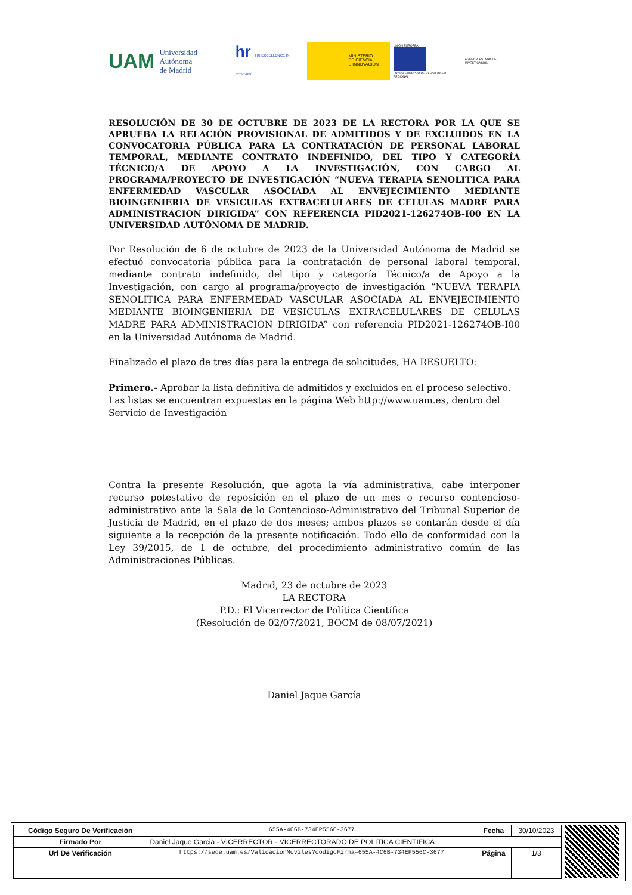UAM Universidad Autónoma
de Madrid
hr HR EXCELLENCE IN RESEARC
MINISTERIO
DE CIENCIA
E INNOVACIÓN
UNIÓN EUROPEA
FONDO EUROPEO DE DESARROLLO REGIONAL
AGENCIA ESTATAL DE INVESTIGACIÓN
RESOLUCIÓN DE 30 DE OCTUBRE DE 2023 DE LA RECTORA POR LA QUE SE APRUEBA LA RELACIÓN PROVISIONAL DE ADMITIDOS Y DE EXCLUIDOS EN LA CONVOCATORIA PÚBLICA PARA LA CONTRATACIÓN DE PERSONAL LABORAL TEMPORAL, MEDIANTE CONTRATO INDEFINIDO, DEL TIPO Y CATEGORÍA TÉCNICO/A DE APOYO A LA INVESTIGACIÓN, CON CARGO AL PROGRAMA/PROYECTO DE INVESTIGACIÓN “NUEVA TERAPIA SENOLITICA PARA ENFERMEDAD VASCULAR ASOCIADA AL ENVEJECIMIENTO MEDIANTE BIOINGENIERIA DE VESICULAS EXTRACELULARES DE CELULAS MADRE PARA ADMINISTRACION DIRIGIDA” CON REFERENCIA PID2021-126274OB-I00 EN LA UNIVERSIDAD AUTÓNOMA DE MADRID.
Por Resolución de 6 de octubre de 2023 de la Universidad Autónoma de Madrid se efectuó convocatoria pública para la contratación de personal laboral temporal, mediante contrato indefinido, del tipo y categoría Técnico/a de Apoyo a la Investigación, con cargo al programa/proyecto de investigación “NUEVA TERAPIA SENOLITICA PARA ENFERMEDAD VASCULAR ASOCIADA AL ENVEJECIMIENTO MEDIANTE BIOINGENIERIA DE VESICULAS EXTRACELULARES DE CELULAS MADRE PARA ADMINISTRACION DIRIGIDA” con referencia PID2021-126274OB-I00 en la Universidad Autónoma de Madrid.
Finalizado el plazo de tres días para la entrega de solicitudes, HA RESUELTO:
Primero.- Aprobar la lista definitiva de admitidos y excluidos en el proceso selectivo. Las listas se encuentran expuestas en la página Web http://www.uam.es, dentro del Servicio de Investigación
Contra la presente Resolución, que agota la vía administrativa, cabe interponer recurso potestativo de reposición en el plazo de un mes o recurso contencioso-administrativo ante la Sala de lo Contencioso-Administrativo del Tribunal Superior de Justicia de Madrid, en el plazo de dos meses; ambos plazos se contarán desde el día siguiente a la recepción de la presente notificación. Todo ello de conformidad con la Ley 39/2015, de 1 de octubre, del procedimiento administrativo común de las Administraciones Públicas.
Madrid, 23 de octubre de 2023
LA RECTORA
P.D.: El Vicerrector de Política Científica
(Resolución de 02/07/2021, BOCM de 08/07/2021)
Daniel Jaque García
| Código Seguro De Verificación | 655A-4C6B-734EP556C-3677 | Fecha | 30/10/2023 |
| Firmado Por | Daniel Jaque Garcia - VICERRECTOR - VICERRECTORADO DE POLITICA CIENTIFICA | | |
| Url De Verificación | https://sede.uam.es/ValidacionMoviles?codigoFirma=655A-4C6B-734EP556C-3677 | Página | 1/3 |